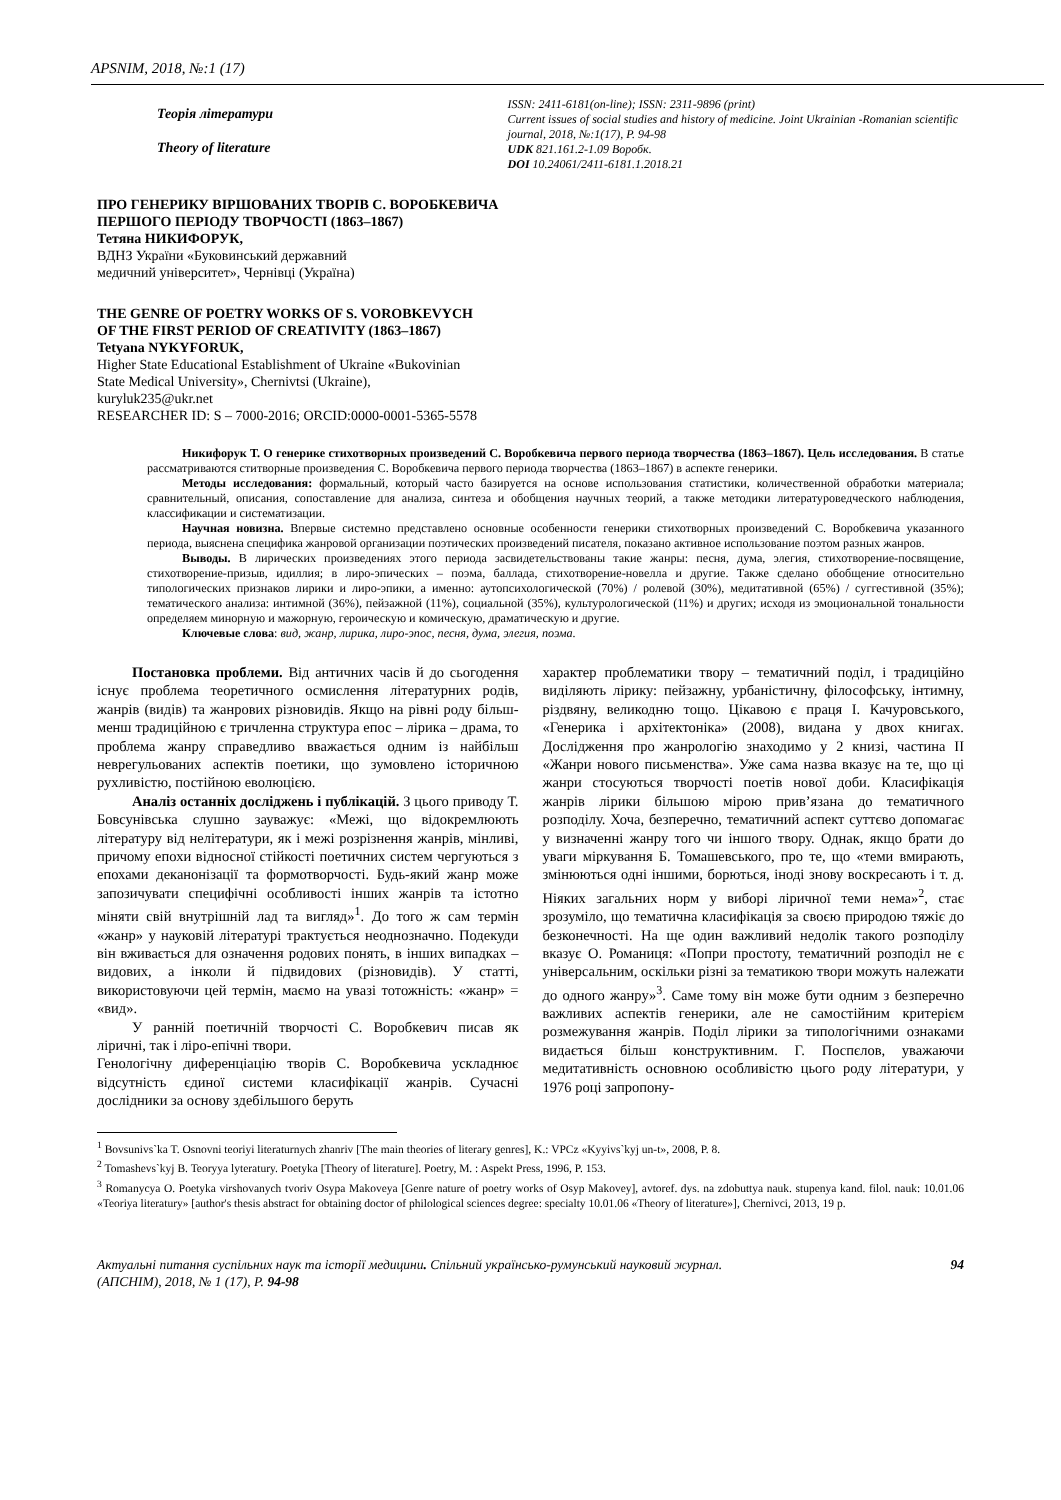APSNIM, 2018, №:1 (17)
Теорія літератури
Theory of literature
ISSN: 2411-6181(on-line); ISSN: 2311-9896 (print)
Current issues of social studies and history of medicine. Joint Ukrainian -Romanian scientific journal, 2018, №:1(17), P. 94-98
UDK 821.161.2-1.09 Воробк.
DOI 10.24061/2411-6181.1.2018.21
ПРО ГЕНЕРИКУ ВІРШОВАНИХ ТВОРІВ С. ВОРОБКЕВИЧА
ПЕРШОГО ПЕРІОДУ ТВОРЧОСТІ (1863–1867)
Тетяна НИКИФОРУК,
ВДНЗ України «Буковинський державний
медичний університет», Чернівці (Україна)
THE GENRE OF POETRY WORKS OF S. VOROBKEVYCH
OF THE FIRST PERIOD OF CREATIVITY (1863–1867)
Tetyana NYKYFORUK,
Higher State Educational Establishment of Ukraine «Bukovinian
State Medical University», Chernivtsi (Ukraine),
kuryluk235@ukr.net
RESEARCHER ID: S – 7000-2016; ORCID:0000-0001-5365-5578
Никифорук Т. О генерике стихотворных произведений С. Воробкевича первого периода творчества (1863–1867). Цель исследования. В статье рассматриваются ститворные произведения С. Воробкевича первого периода творчества (1863–1867) в аспекте генерики.
Методы исследования: формальный, который часто базируется на основе использования статистики, количественной обработки материала; сравнительный, описания, сопоставление для анализа, синтеза и обобщения научных теорий, а также методики литературоведческого наблюдения, классификации и систематизации.
Научная новизна. Впервые системно представлено основные особенности генерики стихотворных произведений С. Воробкевича указанного периода, выяснена специфика жанровой организации поэтических произведений писателя, показано активное использование поэтом разных жанров.
Выводы. В лирических произведениях этого периода засвидетельствованы такие жанры: песня, дума, элегия, стихотворение-посвящение, стихотворение-призыв, идиллия; в лиро-эпических – поэма, баллада, стихотворение-новелла и другие. Также сделано обобщение относительно типологических признаков лирики и лиро-эпики, а именно: аутопсихологической (70%) / ролевой (30%), медитативной (65%) / суггестивной (35%); тематического анализа: интимной (36%), пейзажной (11%), социальной (35%), культурологической (11%) и других; исходя из эмоциональной тональности определяем минорную и мажорную, героическую и комическую, драматическую и другие.
Ключевые слова: вид, жанр, лирика, лиро-эпос, песня, дума, элегия, поэма.
Постановка проблеми. Від античних часів й до сьогодення існує проблема теоретичного осмислення літературних родів, жанрів (видів) та жанрових різновидів. Якщо на рівні роду більш-менш традиційною є тричленна структура епос – лірика – драма, то проблема жанру справедливо вважається одним із найбільш неврегульованих аспектів поетики, що зумовлено історичною рухливістю, постійною еволюцією.
Аналіз останніх досліджень і публікацій. З цього приводу Т. Бовсунівська слушно зауважує: «Межі, що відокремлюють літературу від нелітератури, як і межі розрізнення жанрів, мінливі, причому епохи відносної стійкості поетичних систем чергуються з епохами деканонізації та формотворчості. Будь-який жанр може запозичувати специфічні особливості інших жанрів та істотно міняти свій внутрішній лад та вигляд»<sup>1</sup>. До того ж сам термін «жанр» у науковій літературі трактується неоднозначно. Подекуди він вживається для означення родових понять, в інших випадках – видових, а інколи й підвидових (різновидів). У статті, використовуючи цей термін, маємо на увазі тотожність: «жанр» = «вид».
У ранній поетичній творчості С. Воробкевич писав як ліричні, так і ліро-епічні твори.
Генологічну диференціацію творів С. Воробкевича ускладнює відсутність єдиної системи класифікації жанрів. Сучасні дослідники за основу здебільшого беруть
характер проблематики твору – тематичний поділ, і традиційно виділяють лірику: пейзажну, урбаністичну, філософську, інтимну, різдвяну, великодню тощо. Цікавою є праця І. Качуровського, «Генерика і архітектоніка» (2008), видана у двох книгах. Дослідження про жанрологію знаходимо у 2 книзі, частина II «Жанри нового письменства». Уже сама назва вказує на те, що ці жанри стосуються творчості поетів нової доби. Класифікація жанрів лірики більшою мірою прив’язана до тематичного розподілу. Хоча, безперечно, тематичний аспект суттєво допомагає у визначенні жанру того чи іншого твору. Однак, якщо брати до уваги міркування Б. Томашевського, про те, що «теми вмирають, змінюються одні іншими, борються, іноді знову воскресають і т. д. Ніяких загальних норм у виборі ліричної теми нема»<sup>2</sup>, стає зрозуміло, що тематична класифікація за своєю природою тяжіє до безконечності. На ще один важливий недолік такого розподілу вказує О. Романиця: «Попри простоту, тематичний розподіл не є універсальним, оскільки різні за тематикою твори можуть належати до одного жанру»<sup>3</sup>. Саме тому він може бути одним з безперечно важливих аспектів генерики, але не самостійним критерієм розмежування жанрів. Поділ лірики за типологічними ознаками видається більш конструктивним. Г. Поспєлов, уважаючи медитативність основною особливістю цього роду літератури, у 1976 році запропону-
<sup>1</sup> Bovsunivs`ka T. Osnovni teoriyi literaturnych zhanriv [The main theories of literary genres], K.: VPCz «Kyyivs`kyj un-t», 2008, P. 8.
<sup>2</sup> Tomashevs`kyj B. Teoryya lyteratury. Poetyka [Theory of literature]. Poetry, M. : Aspekt Press, 1996, P. 153.
<sup>3</sup> Romanycya O. Poetyka virshovanych tvoriv Osypa Makoveya [Genre nature of poetry works of Osyp Makovey], avtoref. dys. na zdobuttya nauk. stupenya kand. filol. nauk: 10.01.06 «Teoriya literatury» [author's thesis abstract for obtaining doctor of philological sciences degree: specialty 10.01.06 «Theory of literature»], Chernivci, 2013, 19 p.
Актуальні питання суспільних наук та історії медицини. Спільний українсько-румунський науковий журнал.
(АПСНІМ), 2018, № 1 (17), P. 94-98
94